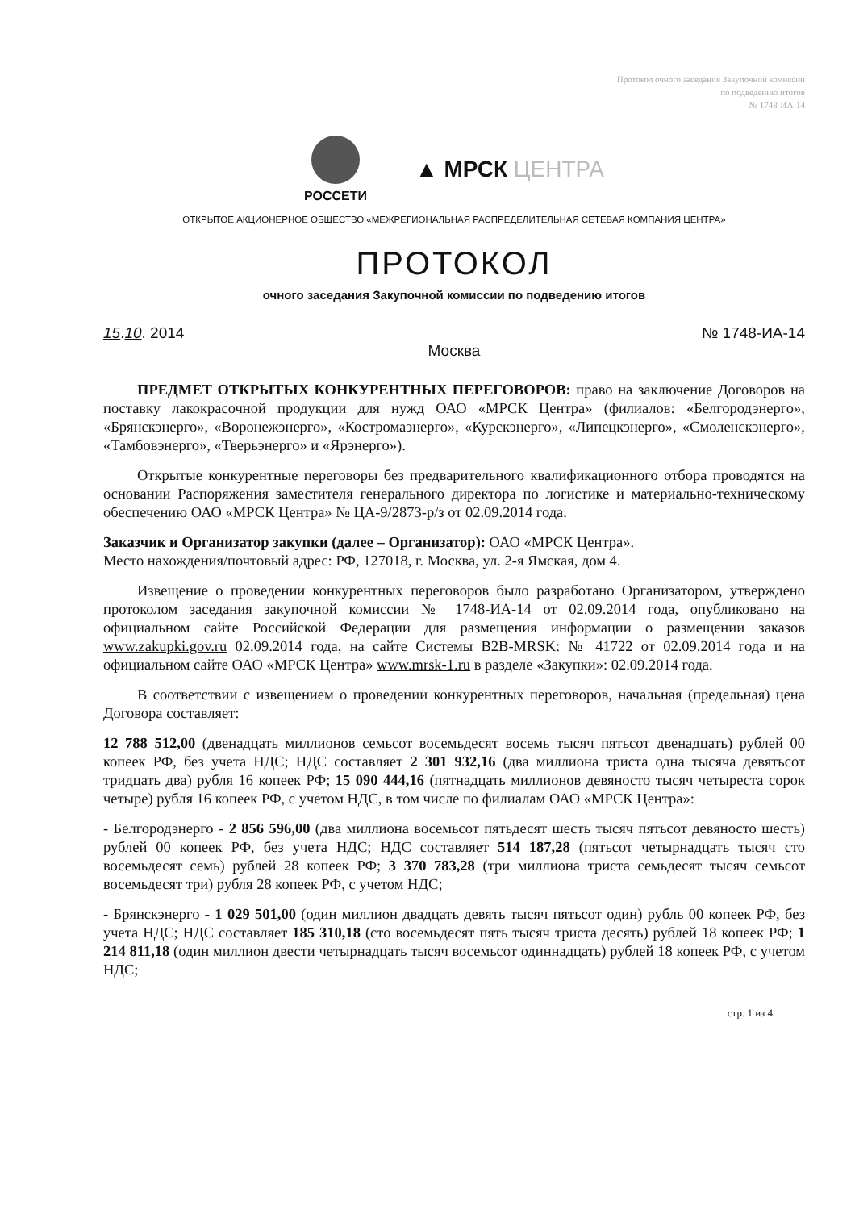Протокол очного заседания Закупочной комиссии
по подведению итогов
№ 1748-ИА-14
РОССЕТИ
▲ МРСК ЦЕНТРА
ОТКРЫТОЕ АКЦИОНЕРНОЕ ОБЩЕСТВО «МЕЖРЕГИОНАЛЬНАЯ РАСПРЕДЕЛИТЕЛЬНАЯ СЕТЕВАЯ КОМПАНИЯ ЦЕНТРА»
ПРОТОКОЛ
очного заседания Закупочной комиссии по подведению итогов
15.10. 2014 № 1748-ИА-14
Москва
ПРЕДМЕТ ОТКРЫТЫХ КОНКУРЕНТНЫХ ПЕРЕГОВОРОВ: право на заключение Договоров на поставку лакокрасочной продукции для нужд ОАО «МРСК Центра» (филиалов: «Белгородэнерго», «Брянскэнерго», «Воронежэнерго», «Костромаэнерго», «Курскэнерго», «Липецкэнерго», «Смоленскэнерго», «Тамбовэнерго», «Тверьэнерго» и «Ярэнерго»).
Открытые конкурентные переговоры без предварительного квалификационного отбора проводятся на основании Распоряжения заместителя генерального директора по логистике и материально-техническому обеспечению ОАО «МРСК Центра» № ЦА-9/2873-р/з от 02.09.2014 года.
Заказчик и Организатор закупки (далее – Организатор): ОАО «МРСК Центра».
Место нахождения/почтовый адрес: РФ, 127018, г. Москва, ул. 2-я Ямская, дом 4.
Извещение о проведении конкурентных переговоров было разработано Организатором, утверждено протоколом заседания закупочной комиссии № 1748-ИА-14 от 02.09.2014 года, опубликовано на официальном сайте Российской Федерации для размещения информации о размещении заказов www.zakupki.gov.ru 02.09.2014 года, на сайте Системы B2B-MRSK: № 41722 от 02.09.2014 года и на официальном сайте ОАО «МРСК Центра» www.mrsk-1.ru в разделе «Закупки»: 02.09.2014 года.
В соответствии с извещением о проведении конкурентных переговоров, начальная (предельная) цена Договора составляет:
12 788 512,00 (двенадцать миллионов семьсот восемьдесят восемь тысяч пятьсот двенадцать) рублей 00 копеек РФ, без учета НДС; НДС составляет 2 301 932,16 (два миллиона триста одна тысяча девятьсот тридцать два) рубля 16 копеек РФ; 15 090 444,16 (пятнадцать миллионов девяносто тысяч четыреста сорок четыре) рубля 16 копеек РФ, с учетом НДС, в том числе по филиалам ОАО «МРСК Центра»:
- Белгородэнерго - 2 856 596,00 (два миллиона восемьсот пятьдесят шесть тысяч пятьсот девяносто шесть) рублей 00 копеек РФ, без учета НДС; НДС составляет 514 187,28 (пятьсот четырнадцать тысяч сто восемьдесят семь) рублей 28 копеек РФ; 3 370 783,28 (три миллиона триста семьдесят тысяч семьсот восемьдесят три) рубля 28 копеек РФ, с учетом НДС;
- Брянскэнерго - 1 029 501,00 (один миллион двадцать девять тысяч пятьсот один) рубль 00 копеек РФ, без учета НДС; НДС составляет 185 310,18 (сто восемьдесят пять тысяч триста десять) рублей 18 копеек РФ; 1 214 811,18 (один миллион двести четырнадцать тысяч восемьсот одиннадцать) рублей 18 копеек РФ, с учетом НДС;
стр. 1 из 4